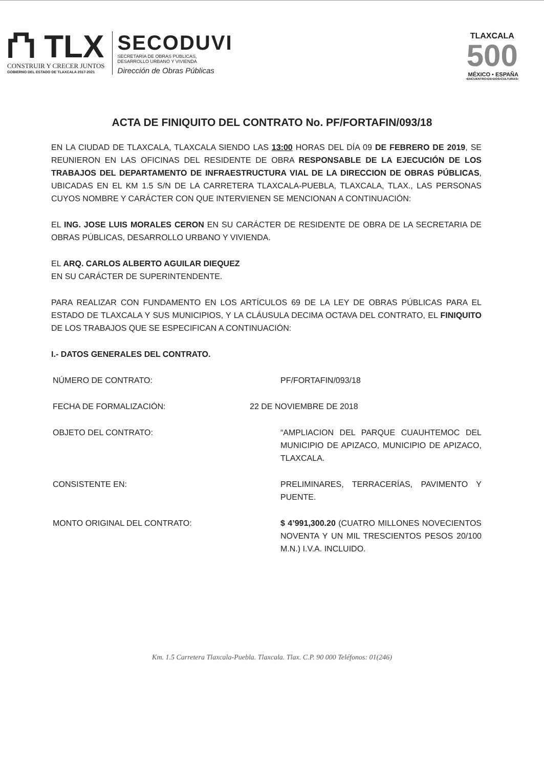⛫ TLX
CONSTRUIR Y CRECER JUNTOS
GOBIERNO DEL ESTADO DE TLAXCALA 2017-2021
SECODUVI
SECRETARÍA DE OBRAS PÚBLICAS,
DESARROLLO URBANO Y VIVIENDA
Dirección de Obras Públicas
TLAXCALA
500
MÉXICO • ESPAÑA
•ENCUENTRO•DE•DOS•CULTURAS•
ACTA DE FINIQUITO DEL CONTRATO No. PF/FORTAFIN/093/18
EN LA CIUDAD DE TLAXCALA, TLAXCALA SIENDO LAS 13:00 HORAS DEL DÍA 09 DE FEBRERO DE 2019, SE REUNIERON EN LAS OFICINAS DEL RESIDENTE DE OBRA RESPONSABLE DE LA EJECUCIÓN DE LOS TRABAJOS DEL DEPARTAMENTO DE INFRAESTRUCTURA VIAL DE LA DIRECCION DE OBRAS PÚBLICAS, UBICADAS EN EL KM 1.5 S/N DE LA CARRETERA TLAXCALA-PUEBLA, TLAXCALA, TLAX., LAS PERSONAS CUYOS NOMBRE Y CARÁCTER CON QUE INTERVIENEN SE MENCIONAN A CONTINUACIÓN:
EL ING. JOSE LUIS MORALES CERON EN SU CARÁCTER DE RESIDENTE DE OBRA DE LA SECRETARIA DE OBRAS PÚBLICAS, DESARROLLO URBANO Y VIVIENDA.
EL ARQ. CARLOS ALBERTO AGUILAR DIEQUEZ
EN SU CARÁCTER DE SUPERINTENDENTE.
PARA REALIZAR CON FUNDAMENTO EN LOS ARTÍCULOS 69 DE LA LEY DE OBRAS PÚBLICAS PARA EL ESTADO DE TLAXCALA Y SUS MUNICIPIOS, Y LA CLÁUSULA DECIMA OCTAVA DEL CONTRATO, EL FINIQUITO DE LOS TRABAJOS QUE SE ESPECIFICAN A CONTINUACIÓN:
I.- DATOS GENERALES DEL CONTRATO.
NÚMERO DE CONTRATO: PF/FORTAFIN/093/18
FECHA DE FORMALIZACIÓN: 22 DE NOVIEMBRE DE 2018
OBJETO DEL CONTRATO: “AMPLIACION DEL PARQUE CUAUHTEMOC DEL MUNICIPIO DE APIZACO, MUNICIPIO DE APIZACO, TLAXCALA.
CONSISTENTE EN: PRELIMINARES, TERRACERÍAS, PAVIMENTO Y PUENTE.
MONTO ORIGINAL DEL CONTRATO: $ 4’991,300.20 (CUATRO MILLONES NOVECIENTOS NOVENTA Y UN MIL TRESCIENTOS PESOS 20/100 M.N.) I.V.A. INCLUIDO.
Km. 1.5 Carretera Tlaxcala-Puebla. Tlaxcala. Tlax. C.P. 90 000 Teléfonos: 01(246)